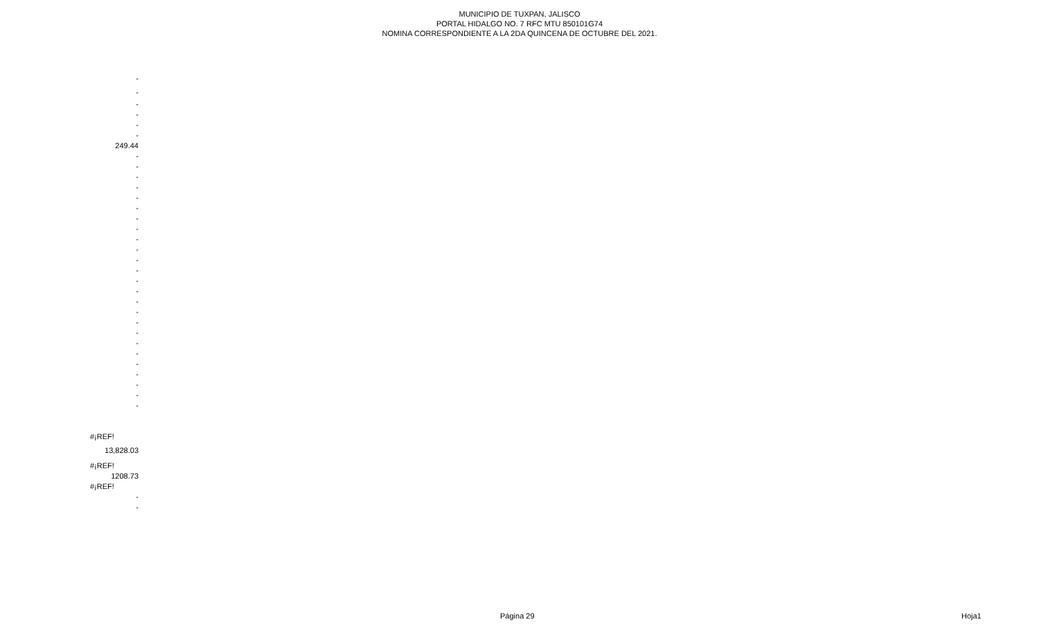MUNICIPIO DE TUXPAN, JALISCO
PORTAL HIDALGO NO. 7 RFC MTU 850101G74
NOMINA CORRESPONDIENTE A LA 2DA QUINCENA DE OCTUBRE DEL 2021.
| - |
| - |
| - |
| - |
| - |
| - |
| 249.44 |
| - |
| - |
| - |
| - |
| - |
| - |
| - |
| - |
| - |
| - |
| - |
| - |
| - |
| - |
| - |
| - |
| - |
| - |
| - |
| - |
| - |
| - |
| - |
| - |
| - |
| #¡REF! |
| 13,828.03 |
| #¡REF! |
| 1208.73 |
| #¡REF! |
| - |
| - |
Página 29 Hoja1